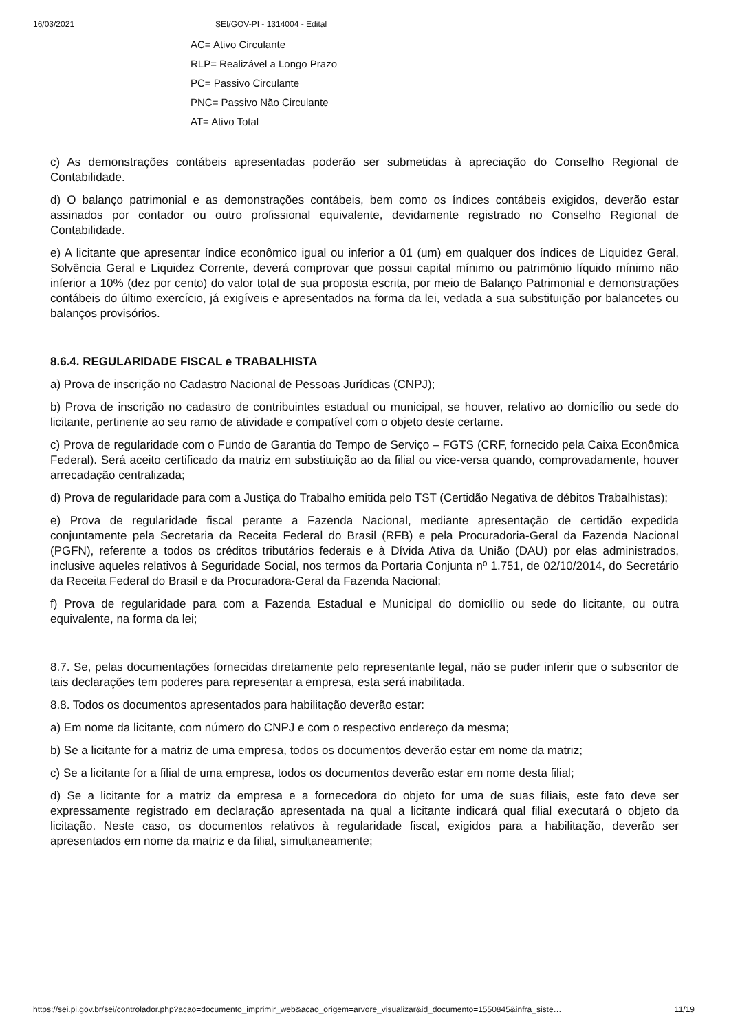16/03/2021 SEI/GOV-PI - 1314004 - Edital
AC= Ativo Circulante
RLP= Realizável a Longo Prazo
PC= Passivo Circulante
PNC= Passivo Não Circulante
AT= Ativo Total
c) As demonstrações contábeis apresentadas poderão ser submetidas à apreciação do Conselho Regional de Contabilidade.
d) O balanço patrimonial e as demonstrações contábeis, bem como os índices contábeis exigidos, deverão estar assinados por contador ou outro profissional equivalente, devidamente registrado no Conselho Regional de Contabilidade.
e) A licitante que apresentar índice econômico igual ou inferior a 01 (um) em qualquer dos índices de Liquidez Geral, Solvência Geral e Liquidez Corrente, deverá comprovar que possui capital mínimo ou patrimônio líquido mínimo não inferior a 10% (dez por cento) do valor total de sua proposta escrita, por meio de Balanço Patrimonial e demonstrações contábeis do último exercício, já exigíveis e apresentados na forma da lei, vedada a sua substituição por balancetes ou balanços provisórios.
8.6.4. REGULARIDADE FISCAL e TRABALHISTA
a) Prova de inscrição no Cadastro Nacional de Pessoas Jurídicas (CNPJ);
b) Prova de inscrição no cadastro de contribuintes estadual ou municipal, se houver, relativo ao domicílio ou sede do licitante, pertinente ao seu ramo de atividade e compatível com o objeto deste certame.
c) Prova de regularidade com o Fundo de Garantia do Tempo de Serviço – FGTS (CRF, fornecido pela Caixa Econômica Federal). Será aceito certificado da matriz em substituição ao da filial ou vice-versa quando, comprovadamente, houver arrecadação centralizada;
d) Prova de regularidade para com a Justiça do Trabalho emitida pelo TST (Certidão Negativa de débitos Trabalhistas);
e) Prova de regularidade fiscal perante a Fazenda Nacional, mediante apresentação de certidão expedida conjuntamente pela Secretaria da Receita Federal do Brasil (RFB) e pela Procuradoria-Geral da Fazenda Nacional (PGFN), referente a todos os créditos tributários federais e à Dívida Ativa da União (DAU) por elas administrados, inclusive aqueles relativos à Seguridade Social, nos termos da Portaria Conjunta nº 1.751, de 02/10/2014, do Secretário da Receita Federal do Brasil e da Procuradora-Geral da Fazenda Nacional;
f) Prova de regularidade para com a Fazenda Estadual e Municipal do domicílio ou sede do licitante, ou outra equivalente, na forma da lei;
8.7. Se, pelas documentações fornecidas diretamente pelo representante legal, não se puder inferir que o subscritor de tais declarações tem poderes para representar a empresa, esta será inabilitada.
8.8. Todos os documentos apresentados para habilitação deverão estar:
a) Em nome da licitante, com número do CNPJ e com o respectivo endereço da mesma;
b) Se a licitante for a matriz de uma empresa, todos os documentos deverão estar em nome da matriz;
c) Se a licitante for a filial de uma empresa, todos os documentos deverão estar em nome desta filial;
d) Se a licitante for a matriz da empresa e a fornecedora do objeto for uma de suas filiais, este fato deve ser expressamente registrado em declaração apresentada na qual a licitante indicará qual filial executará o objeto da licitação. Neste caso, os documentos relativos à regularidade fiscal, exigidos para a habilitação, deverão ser apresentados em nome da matriz e da filial, simultaneamente;
https://sei.pi.gov.br/sei/controlador.php?acao=documento_imprimir_web&acao_origem=arvore_visualizar&id_documento=1550845&infra_siste… 11/19